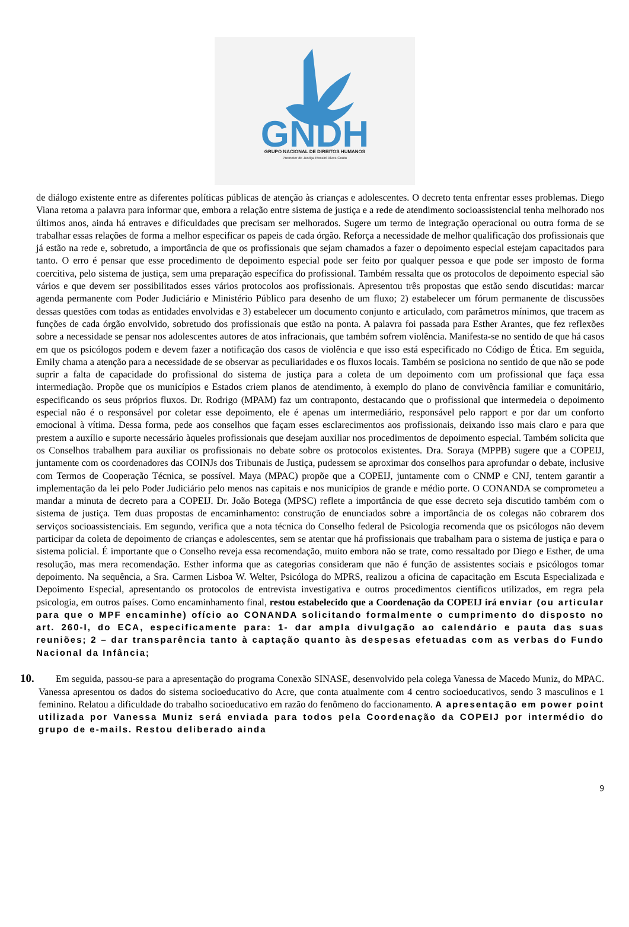GNDH
GRUPO NACIONAL DE DIREITOS HUMANOS
Promotor de Justiça Rossini Alves Couto
de diálogo existente entre as diferentes políticas públicas de atenção às crianças e adolescentes. O decreto tenta enfrentar esses problemas. Diego Viana retoma a palavra para informar que, embora a relação entre sistema de justiça e a rede de atendimento socioassistencial tenha melhorado nos últimos anos, ainda há entraves e dificuldades que precisam ser melhorados. Sugere um termo de integração operacional ou outra forma de se trabalhar essas relações de forma a melhor especificar os papeis de cada órgão. Reforça a necessidade de melhor qualificação dos profissionais que já estão na rede e, sobretudo, a importância de que os profissionais que sejam chamados a fazer o depoimento especial estejam capacitados para tanto. O erro é pensar que esse procedimento de depoimento especial pode ser feito por qualquer pessoa e que pode ser imposto de forma coercitiva, pelo sistema de justiça, sem uma preparação específica do profissional. Também ressalta que os protocolos de depoimento especial são vários e que devem ser possibilitados esses vários protocolos aos profissionais. Apresentou três propostas que estão sendo discutidas: marcar agenda permanente com Poder Judiciário e Ministério Público para desenho de um fluxo; 2) estabelecer um fórum permanente de discussões dessas questões com todas as entidades envolvidas e 3) estabelecer um documento conjunto e articulado, com parâmetros mínimos, que tracem as funções de cada órgão envolvido, sobretudo dos profissionais que estão na ponta. A palavra foi passada para Esther Arantes, que fez reflexões sobre a necessidade se pensar nos adolescentes autores de atos infracionais, que também sofrem violência. Manifesta-se no sentido de que há casos em que os psicólogos podem e devem fazer a notificação dos casos de violência e que isso está especificado no Código de Ética. Em seguida, Emily chama a atenção para a necessidade de se observar as peculiaridades e os fluxos locais. Também se posiciona no sentido de que não se pode suprir a falta de capacidade do profissional do sistema de justiça para a coleta de um depoimento com um profissional que faça essa intermediação. Propõe que os municípios e Estados criem planos de atendimento, à exemplo do plano de convivência familiar e comunitário, especificando os seus próprios fluxos. Dr. Rodrigo (MPAM) faz um contraponto, destacando que o profissional que intermedeia o depoimento especial não é o responsável por coletar esse depoimento, ele é apenas um intermediário, responsável pelo rapport e por dar um conforto emocional à vítima. Dessa forma, pede aos conselhos que façam esses esclarecimentos aos profissionais, deixando isso mais claro e para que prestem a auxílio e suporte necessário àqueles profissionais que desejam auxiliar nos procedimentos de depoimento especial. Também solicita que os Conselhos trabalhem para auxiliar os profissionais no debate sobre os protocolos existentes. Dra. Soraya (MPPB) sugere que a COPEIJ, juntamente com os coordenadores das COINJs dos Tribunais de Justiça, pudessem se aproximar dos conselhos para aprofundar o debate, inclusive com Termos de Cooperação Técnica, se possível. Maya (MPAC) propõe que a COPEIJ, juntamente com o CNMP e CNJ, tentem garantir a implementação da lei pelo Poder Judiciário pelo menos nas capitais e nos municípios de grande e médio porte. O CONANDA se comprometeu a mandar a minuta de decreto para a COPEIJ. Dr. João Botega (MPSC) reflete a importância de que esse decreto seja discutido também com o sistema de justiça. Tem duas propostas de encaminhamento: construção de enunciados sobre a importância de os colegas não cobrarem dos serviços socioassistenciais. Em segundo, verifica que a nota técnica do Conselho federal de Psicologia recomenda que os psicólogos não devem participar da coleta de depoimento de crianças e adolescentes, sem se atentar que há profissionais que trabalham para o sistema de justiça e para o sistema policial. É importante que o Conselho reveja essa recomendação, muito embora não se trate, como ressaltado por Diego e Esther, de uma resolução, mas mera recomendação. Esther informa que as categorias consideram que não é função de assistentes sociais e psicólogos tomar depoimento. Na sequência, a Sra. Carmen Lisboa W. Welter, Psicóloga do MPRS, realizou a oficina de capacitação em Escuta Especializada e Depoimento Especial, apresentando os protocolos de entrevista investigativa e outros procedimentos científicos utilizados, em regra pela psicologia, em outros países. Como encaminhamento final, restou estabelecido que a Coordenação da COPEIJ irá enviar (ou articular para que o MPF encaminhe) ofício ao CONANDA solicitando formalmente o cumprimento do disposto no art. 260-I, do ECA, especificamente para: 1- dar ampla divulgação ao calendário e pauta das suas reuniões; 2 – dar transparência tanto à captação quanto às despesas efetuadas com as verbas do Fundo Nacional da Infância;
10.
Em seguida, passou-se para a apresentação do programa Conexão SINASE, desenvolvido pela colega Vanessa de Macedo Muniz, do MPAC. Vanessa apresentou os dados do sistema socioeducativo do Acre, que conta atualmente com 4 centro socioeducativos, sendo 3 masculinos e 1 feminino. Relatou a dificuldade do trabalho socioeducativo em razão do fenômeno do faccionamento. A apresentação em power point utilizada por Vanessa Muniz será enviada para todos pela Coordenação da COPEIJ por intermédio do grupo de e-mails. Restou deliberado ainda
9